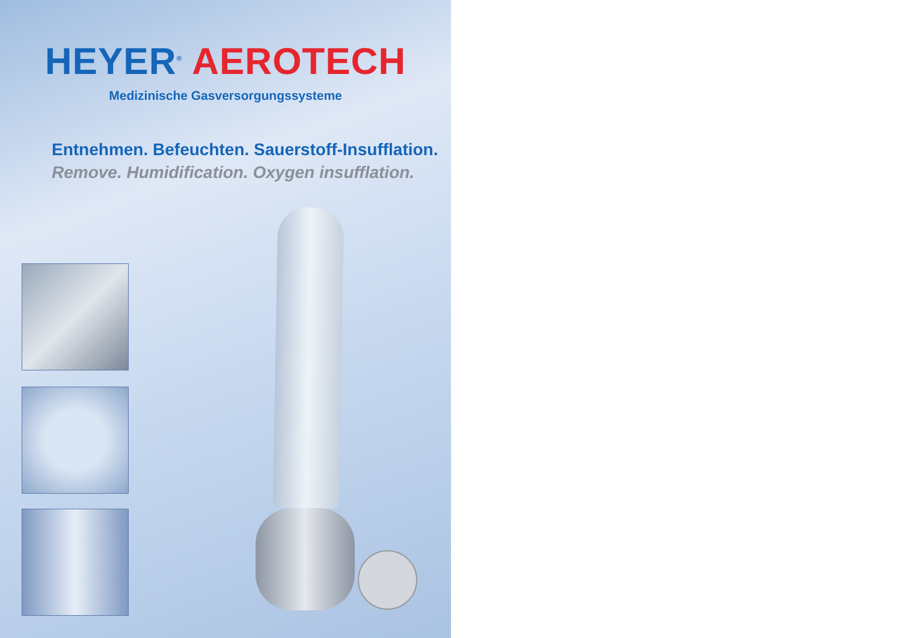HEYER<sup>®</sup> AEROTECH
Medizinische Gasversorgungssysteme
Entnehmen. Befeuchten. Sauerstoff-Insufflation.
Remove. Humidification. Oxygen insufflation.